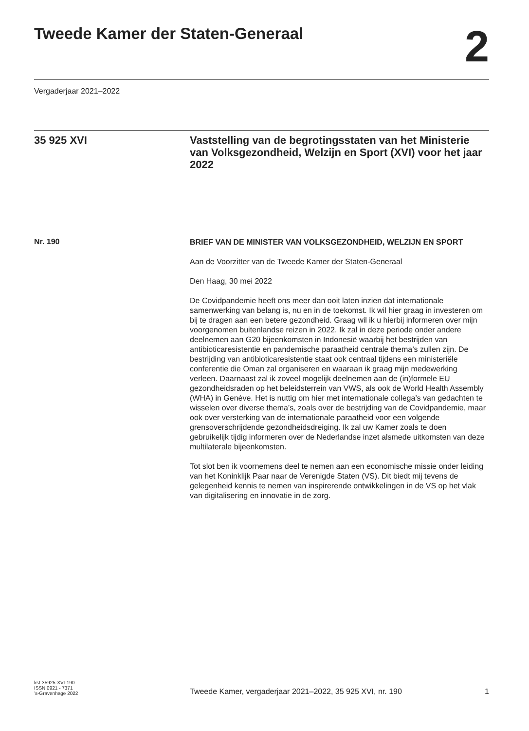Tweede Kamer der Staten-Generaal
2
Vergaderjaar 2021–2022
35 925 XVI
Vaststelling van de begrotingsstaten van het Ministerie van Volksgezondheid, Welzijn en Sport (XVI) voor het jaar 2022
Nr. 190
BRIEF VAN DE MINISTER VAN VOLKSGEZONDHEID, WELZIJN EN SPORT
Aan de Voorzitter van de Tweede Kamer der Staten-Generaal
Den Haag, 30 mei 2022
De Covidpandemie heeft ons meer dan ooit laten inzien dat internationale samenwerking van belang is, nu en in de toekomst. Ik wil hier graag in investeren om bij te dragen aan een betere gezondheid. Graag wil ik u hierbij informeren over mijn voorgenomen buitenlandse reizen in 2022. Ik zal in deze periode onder andere deelnemen aan G20 bijeenkomsten in Indonesië waarbij het bestrijden van antibioticaresistentie en pandemische paraatheid centrale thema’s zullen zijn. De bestrijding van antibioticaresistentie staat ook centraal tijdens een ministeriële conferentie die Oman zal organiseren en waaraan ik graag mijn medewerking verleen. Daarnaast zal ik zoveel mogelijk deelnemen aan de (in)formele EU gezondheidsraden op het beleidsterrein van VWS, als ook de World Health Assembly (WHA) in Genève. Het is nuttig om hier met internationale collega’s van gedachten te wisselen over diverse thema’s, zoals over de bestrijding van de Covidpandemie, maar ook over versterking van de internationale paraatheid voor een volgende grensoverschrijdende gezondheidsdreiging. Ik zal uw Kamer zoals te doen gebruikelijk tijdig informeren over de Nederlandse inzet alsmede uitkomsten van deze multilaterale bijeenkomsten.
Tot slot ben ik voornemens deel te nemen aan een economische missie onder leiding van het Koninklijk Paar naar de Verenigde Staten (VS). Dit biedt mij tevens de gelegenheid kennis te nemen van inspirerende ontwikkelingen in de VS op het vlak van digitalisering en innovatie in de zorg.
kst-35925-XVI-190
ISSN 0921 - 7371
’s-Gravenhage 2022
Tweede Kamer, vergaderjaar 2021–2022, 35 925 XVI, nr. 190
1